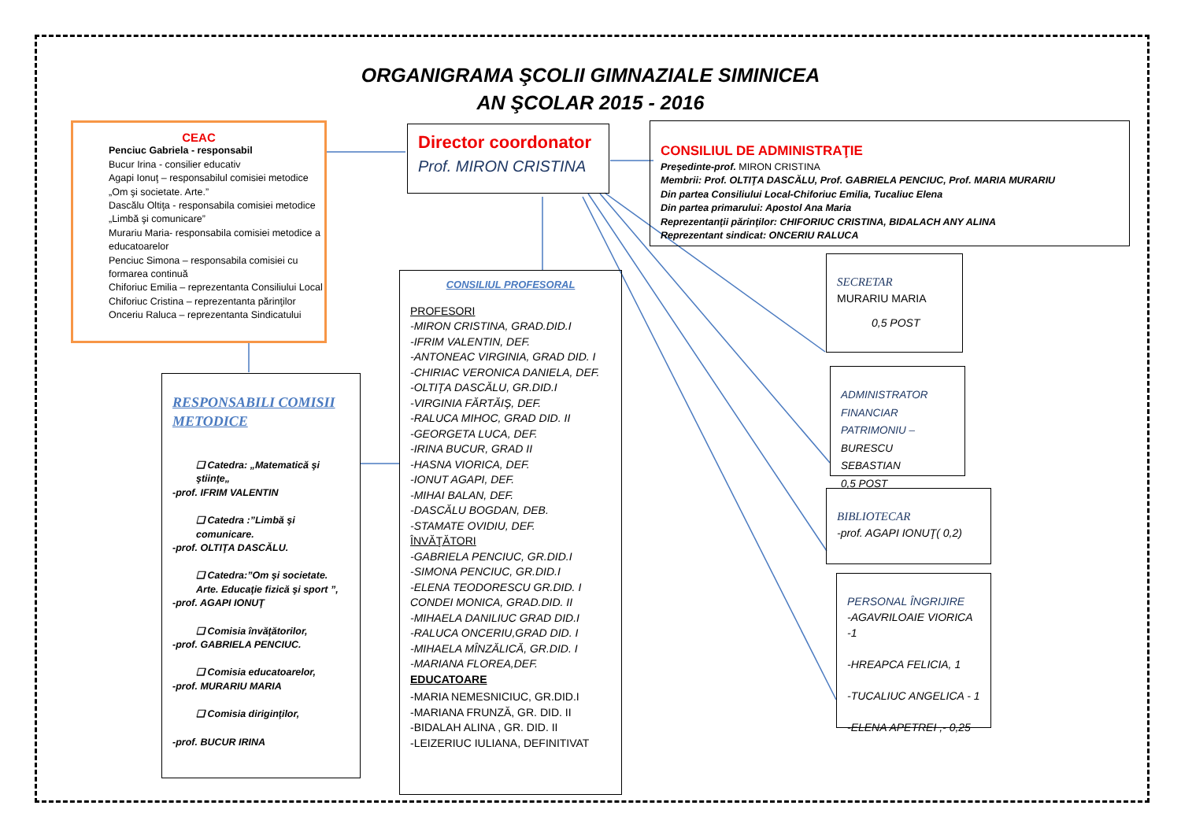ORGANIGRAMA ŞCOLII GIMNAZIALE SIMINICEA
AN ŞCOLAR 2015 - 2016
CEAC
Penciuc Gabriela - responsabil
Bucur Irina - consilier educativ
Agapi Ionuţ – responsabilul comisiei metodice „Om şi societate. Arte.”
Dascălu Oltiţa - responsabila comisiei metodice „Limbă şi comunicare”
Murariu Maria- responsabila comisiei metodice a educatoarelor
Penciuc Simona – responsabila comisiei cu formarea continuă
Chiforiuc Emilia – reprezentanta Consiliului Local
Chiforiuc Cristina – reprezentanta părinţilor
Onceriu Raluca – reprezentanta Sindicatului
Director coordonator
Prof. MIRON CRISTINA
CONSILIUL DE ADMINISTRAŢIE
Preşedinte-prof. MIRON CRISTINA
Membrii: Prof. OLTIŢA DASCĂLU, Prof. GABRIELA PENCIUC, Prof. MARIA MURARIU
Din partea Consiliului Local-Chiforiuc Emilia, Tucaliuc Elena
Din partea primarului: Apostol Ana Maria
Reprezentanţii părinţilor: CHIFORIUC CRISTINA, BIDALACH ANY ALINA
Reprezentant sindicat: ONCERIU RALUCA
RESPONSABILI COMISII METODICE
❑ Catedra: „Matematică şi ştiinţe„
-prof. IFRIM VALENTIN
❑ Catedra :”Limbă şi comunicare.
-prof. OLTIŢA DASCĂLU.
❑ Catedra:”Om şi societate. Arte. Educaţie fizică şi sport ”,
-prof. AGAPI IONUŢ
❑ Comisia învăţătorilor,
-prof. GABRIELA PENCIUC.
❑ Comisia educatoarelor,
-prof. MURARIU MARIA
❑ Comisia diriginţilor,
-prof. BUCUR IRINA
CONSILIUL PROFESORAL
PROFESORI
-MIRON CRISTINA, GRAD.DID.I
-IFRIM VALENTIN, DEF.
-ANTONEAC VIRGINIA, GRAD DID. I
-CHIRIAC VERONICA DANIELA, DEF.
-OLTIŢA DASCĂLU, GR.DID.I
-VIRGINIA FĂRTĂIŞ, DEF.
-RALUCA MIHOC, GRAD DID. II
-GEORGETA LUCA, DEF.
-IRINA BUCUR, GRAD II
-HASNA VIORICA, DEF.
-IONUT AGAPI, DEF.
-MIHAI BALAN, DEF.
-DASCĂLU BOGDAN, DEB.
-STAMATE OVIDIU, DEF.
ÎNVĂŢĂTORI
-GABRIELA PENCIUC, GR.DID.I
-SIMONA PENCIUC, GR.DID.I
-ELENA TEODORESCU GR.DID. I
CONDEI MONICA, GRAD.DID. II
-MIHAELA DANILIUC GRAD DID.I
-RALUCA ONCERIU,GRAD DID. I
-MIHAELA MÎNZĂLICĂ, GR.DID. I
-MARIANA FLOREA,DEF.
EDUCATOARE
-MARIA NEMESNICIUC, GR.DID.I
-MARIANA FRUNZĂ, GR. DID. II
-BIDALAH ALINA , GR. DID. II
-LEIZERIUC IULIANA, DEFINITIVAT
SECRETAR
MURARIU MARIA
0,5 POST
ADMINISTRATOR
FINANCIAR
PATRIMONIU –
BURESCU SEBASTIAN
0,5 POST
BIBLIOTECAR
-prof. AGAPI IONUŢ( 0,2)
PERSONAL ÎNGRIJIRE
-AGAVRILOAIE VIORICA -1
-HREAPCA FELICIA, 1
-TUCALIUC ANGELICA - 1
-ELENA APETREI ,- 0,25